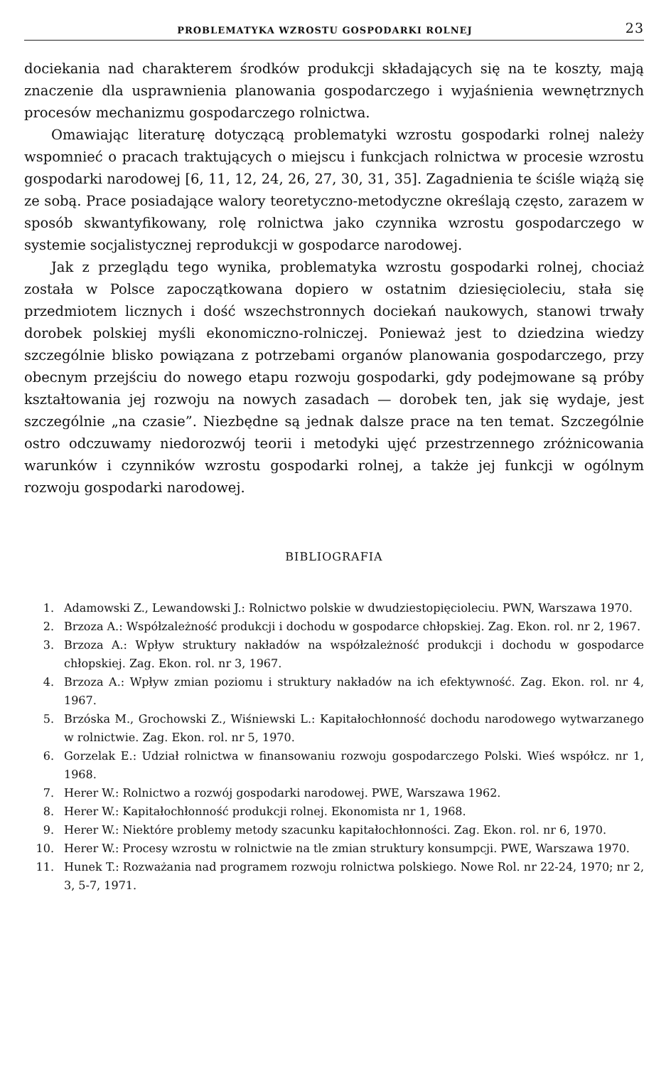PROBLEMATYKA WZROSTU GOSPODARKI ROLNEJ 23
dociekania nad charakterem środków produkcji składających się na te koszty, mają znaczenie dla usprawnienia planowania gospodarczego i wyjaśnienia wewnętrznych procesów mechanizmu gospodarczego rolnictwa.
Omawiając literaturę dotyczącą problematyki wzrostu gospodarki rolnej należy wspomnieć o pracach traktujących o miejscu i funkcjach rolnictwa w procesie wzrostu gospodarki narodowej [6, 11, 12, 24, 26, 27, 30, 31, 35]. Zagadnienia te ściśle wiążą się ze sobą. Prace posiadające walory teoretyczno-metodyczne określają często, zarazem w sposób skwantyfikowany, rolę rolnictwa jako czynnika wzrostu gospodarczego w systemie socjalistycznej reprodukcji w gospodarce narodowej.
Jak z przeglądu tego wynika, problematyka wzrostu gospodarki rolnej, chociaż została w Polsce zapoczątkowana dopiero w ostatnim dziesięcioleciu, stała się przedmiotem licznych i dość wszechstronnych dociekań naukowych, stanowi trwały dorobek polskiej myśli ekonomiczno-rolniczej. Ponieważ jest to dziedzina wiedzy szczególnie blisko powiązana z potrzebami organów planowania gospodarczego, przy obecnym przejściu do nowego etapu rozwoju gospodarki, gdy podejmowane są próby kształtowania jej rozwoju na nowych zasadach — dorobek ten, jak się wydaje, jest szczególnie „na czasie”. Niezbędne są jednak dalsze prace na ten temat. Szczególnie ostro odczuwamy niedorozwój teorii i metodyki ujęć przestrzennego zróżnicowania warunków i czynników wzrostu gospodarki rolnej, a także jej funkcji w ogólnym rozwoju gospodarki narodowej.
BIBLIOGRAFIA
1. Adamowski Z., Lewandowski J.: Rolnictwo polskie w dwudziestopięcioleciu. PWN, Warszawa 1970.
2. Brzoza A.: Współzależność produkcji i dochodu w gospodarce chłopskiej. Zag. Ekon. rol. nr 2, 1967.
3. Brzoza A.: Wpływ struktury nakładów na współzależność produkcji i dochodu w gospodarce chłopskiej. Zag. Ekon. rol. nr 3, 1967.
4. Brzoza A.: Wpływ zmian poziomu i struktury nakładów na ich efektywność. Zag. Ekon. rol. nr 4, 1967.
5. Brzóska M., Grochowski Z., Wiśniewski L.: Kapitałochłonność dochodu narodowego wytwarzanego w rolnictwie. Zag. Ekon. rol. nr 5, 1970.
6. Gorzelak E.: Udział rolnictwa w finansowaniu rozwoju gospodarczego Polski. Wieś współcz. nr 1, 1968.
7. Herer W.: Rolnictwo a rozwój gospodarki narodowej. PWE, Warszawa 1962.
8. Herer W.: Kapitałochłonność produkcji rolnej. Ekonomista nr 1, 1968.
9. Herer W.: Niektóre problemy metody szacunku kapitałochłonności. Zag. Ekon. rol. nr 6, 1970.
10. Herer W.: Procesy wzrostu w rolnictwie na tle zmian struktury konsumpcji. PWE, Warszawa 1970.
11. Hunek T.: Rozważania nad programem rozwoju rolnictwa polskiego. Nowe Rol. nr 22-24, 1970; nr 2, 3, 5-7, 1971.